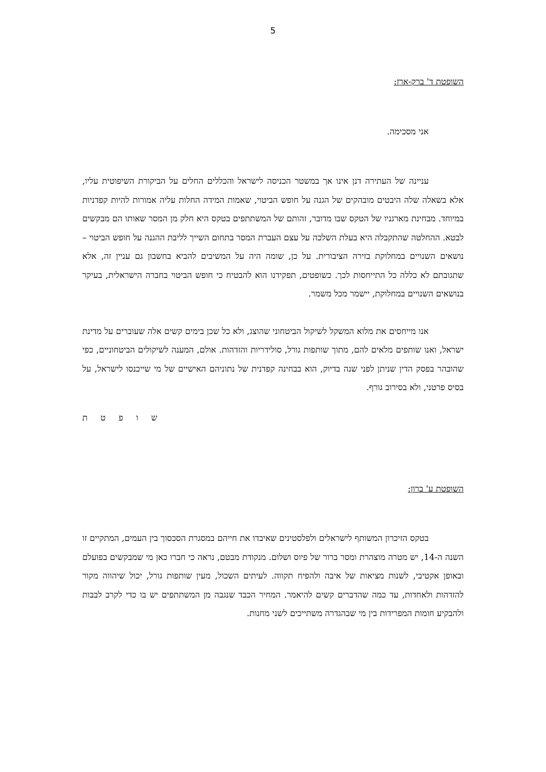5
השופטת ד' ברק-ארז:
אני מסכימה.
עניינה של העתירה דנן אינו אך במשטר הכניסה לישראל והכללים החלים על הביקורת השיפוטית עליו, אלא בשאלה שלה היבטים מובהקים של הגנה על חופש הביטוי, שאמות המידה החלות עליה אמורות להיות קפדניות במיוחד. מבחינת מארגניו של הטקס שבו מדובר, זהותם של המשתתפים בטקס היא חלק מן המסר שאותו הם מבקשים לבטא. ההחלטה שהתקבלה היא בעלת השלכה על עצם העברת המסר בתחום השייך לליבת ההגנה על חופש הביטוי – נושאים השנויים במחלוקת בזירה הציבורית. על כן, שומה היה על המשיבים להביא בחשבון גם עניין זה, אלא שתגובתם לא כללה כל התייחסות לכך. כשופטים, תפקידנו הוא להבטיח כי חופש הביטוי בחברה הישראלית, בעיקר בנושאים השנויים במחלוקת, יישמר מכל משמר.
אנו מייחסים את מלוא המשקל לשיקול הביטחוני שהוצג, ולא כל שכן בימים קשים אלה שעוברים על מדינת ישראל, ואנו שותפים מלאים להם, מתוך שותפות גורל, סולידריות והזדהות. אולם, המענה לשיקולים הביטחוניים, כפי שהובהר בפסק הדין שניתן לפני שנה בדיוק, הוא בבחינה קפדנית של נתוניהם האישיים של מי שייכנסו לישראל, על בסיס פרטני, ולא בסירוב גורף.
ש ו פ ט ת
השופטת ע' ברון:
בטקס הזיכרון המשותף לישראלים ולפלסטינים שאיבדו את חייהם במסגרת הסכסוך בין העמים, המתקיים זו השנה ה-14, יש מטרה מוצהרת ומסר ברור של פיוס ושלום. מנקודת מבטם, נראה כי חברו כאן מי שמבקשים בפועלם ובאופן אקטיבי, לשנות מציאות של איבה ולהפיח תקווה. לעיתים השכול, מעין שותפות גורל, יכול שיהווה מקור להזדהות ולאחדות, עד כמה שהדברים קשים להיאמר. המחיר הכבד שנגבה מן המשתתפים יש בו כדי לקרב לבבות ולהבקיע חומות המפרידות בין מי שבהגדרה משתייכים לשני מחנות.